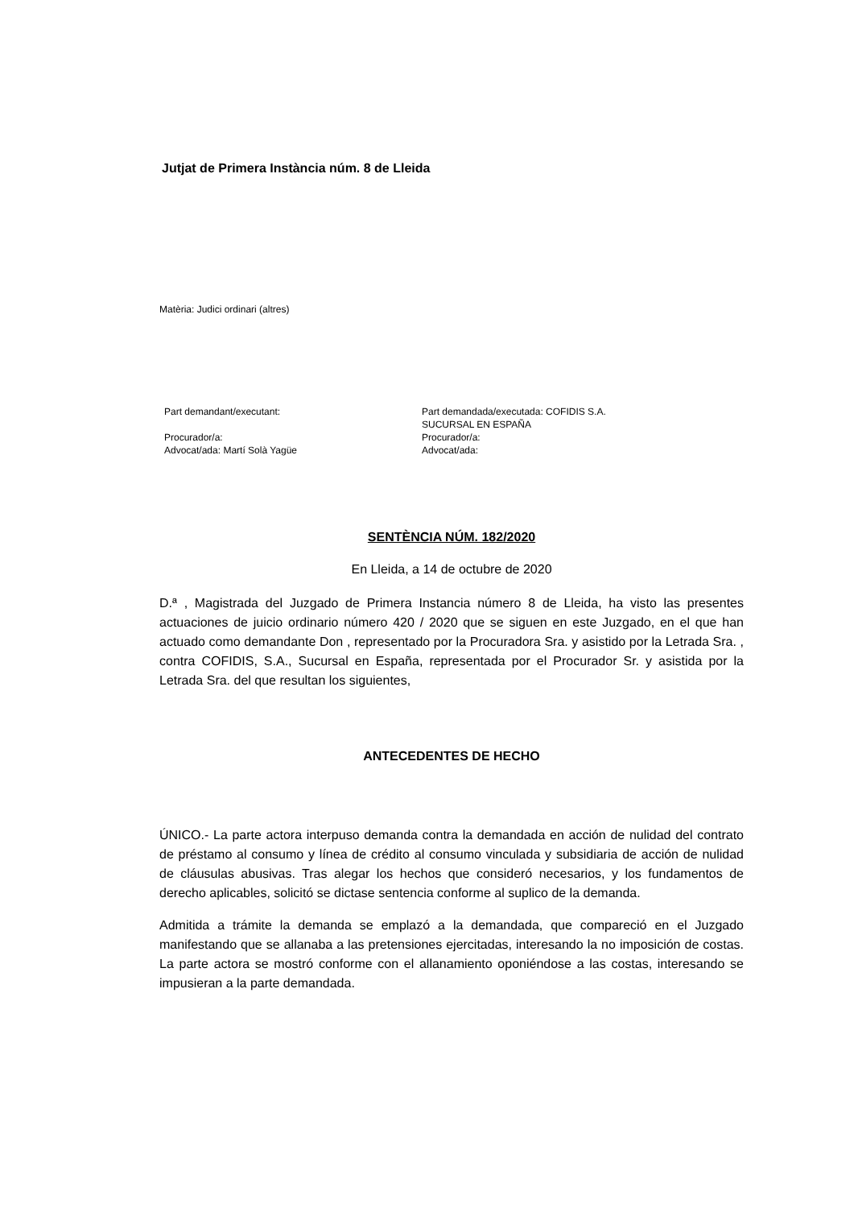Jutjat de Primera Instància núm. 8 de Lleida
Matèria: Judici ordinari (altres)
Part demandant/executant:
Procurador/a:
Advocat/ada: Martí Solà Yagüe
Part demandada/executada: COFIDIS S.A.
SUCURSAL EN ESPAÑA
Procurador/a:
Advocat/ada:
SENTÈNCIA NÚM. 182/2020
En Lleida, a 14 de octubre de 2020
D.ª , Magistrada del Juzgado de Primera Instancia número 8 de Lleida, ha visto las presentes actuaciones de juicio ordinario número 420 / 2020 que se siguen en este Juzgado, en el que han actuado como demandante Don , representado por la Procuradora Sra. y asistido por la Letrada Sra. , contra COFIDIS, S.A., Sucursal en España, representada por el Procurador Sr. y asistida por la Letrada Sra. del que resultan los siguientes,
ANTECEDENTES DE HECHO
ÚNICO.- La parte actora interpuso demanda contra la demandada en acción de nulidad del contrato de préstamo al consumo y línea de crédito al consumo vinculada y subsidiaria de acción de nulidad de cláusulas abusivas. Tras alegar los hechos que consideró necesarios, y los fundamentos de derecho aplicables, solicitó se dictase sentencia conforme al suplico de la demanda.
Admitida a trámite la demanda se emplazó a la demandada, que compareció en el Juzgado manifestando que se allanaba a las pretensiones ejercitadas, interesando la no imposición de costas. La parte actora se mostró conforme con el allanamiento oponiéndose a las costas, interesando se impusieran a la parte demandada.